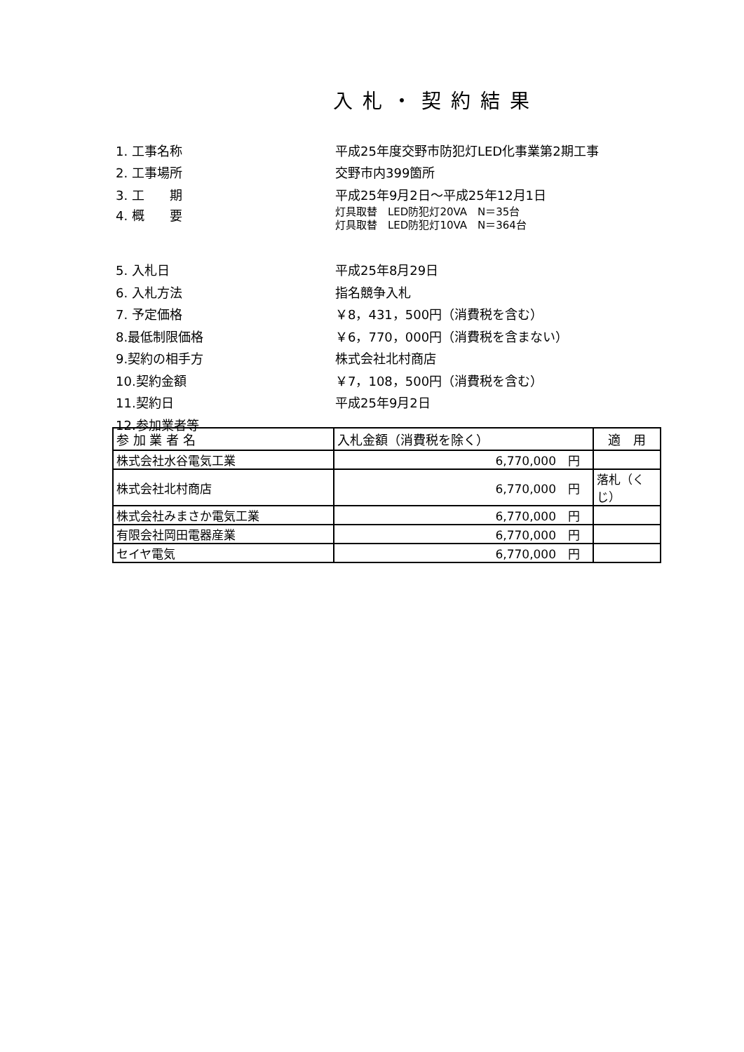入札・契約結果
1. 工事名称
平成25年度交野市防犯灯LED化事業第2期工事
2. 工事場所 交野市内399箇所
3. 工　　期 平成25年9月2日～平成25年12月1日
4. 概　　要
灯具取替　LED防犯灯20VA　N＝35台
灯具取替　LED防犯灯10VA　N＝364台
5. 入札日 平成25年8月29日
6. 入札方法 指名競争入札
7. 予定価格 ￥8，431，500円（消費税を含む）
8.最低制限価格
￥6，770，000円（消費税を含まない）
9.契約の相手方 株式会社北村商店
10.契約金額 ￥7，108，500円（消費税を含む）
11.契約日 平成25年9月2日
12.参加業者等
| 参 加 業 者 名 | 入札金額（消費税を除く） | 適 用 |
| --- | --- | --- |
| 株式会社水谷電気工業 | 6,770,000 円 | |
| 株式会社北村商店 | 6,770,000 円 | 落札（くじ） |
| 株式会社みまさか電気工業 | 6,770,000 円 | |
| 有限会社岡田電器産業 | 6,770,000 円 | |
| セイヤ電気 | 6,770,000 円 | |